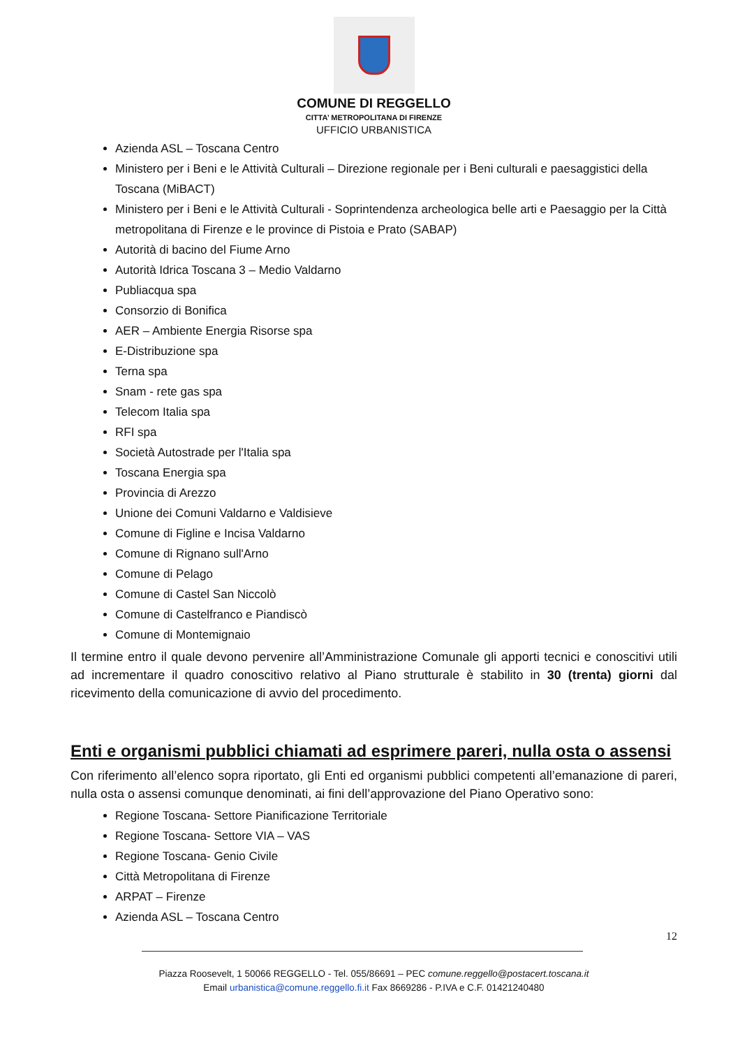COMUNE DI REGGELLO
CITTA’ METROPOLITANA DI FIRENZE
UFFICIO URBANISTICA
Azienda ASL – Toscana Centro
Ministero per i Beni e le Attività Culturali – Direzione regionale per i Beni culturali e paesaggistici della Toscana (MiBACT)
Ministero per i Beni e le Attività Culturali - Soprintendenza archeologica belle arti e Paesaggio per la Città metropolitana di Firenze e le province di Pistoia e Prato (SABAP)
Autorità di bacino del Fiume Arno
Autorità Idrica Toscana 3 – Medio Valdarno
Publiacqua spa
Consorzio di Bonifica
AER – Ambiente Energia Risorse spa
E-Distribuzione spa
Terna spa
Snam - rete gas spa
Telecom Italia spa
RFI spa
Società Autostrade per l'Italia spa
Toscana Energia spa
Provincia di Arezzo
Unione dei Comuni Valdarno e Valdisieve
Comune di Figline e Incisa Valdarno
Comune di Rignano sull'Arno
Comune di Pelago
Comune di Castel San Niccolò
Comune di Castelfranco e Piandiscò
Comune di Montemignaio
Il termine entro il quale devono pervenire all’Amministrazione Comunale gli apporti tecnici e conoscitivi utili ad incrementare il quadro conoscitivo relativo al Piano strutturale è stabilito in 30 (trenta) giorni dal ricevimento della comunicazione di avvio del procedimento.
Enti e organismi pubblici chiamati ad esprimere pareri, nulla osta o assensi
Con riferimento all’elenco sopra riportato, gli Enti ed organismi pubblici competenti all’emanazione di pareri, nulla osta o assensi comunque denominati, ai fini dell’approvazione del Piano Operativo sono:
Regione Toscana- Settore Pianificazione Territoriale
Regione Toscana- Settore VIA – VAS
Regione Toscana- Genio Civile
Città Metropolitana di Firenze
ARPAT – Firenze
Azienda ASL – Toscana Centro
12
Piazza Roosevelt, 1 50066 REGGELLO - Tel. 055/86691 – PEC comune.reggello@postacert.toscana.it
Email urbanistica@comune.reggello.fi.it Fax 8669286 - P.IVA e C.F. 01421240480